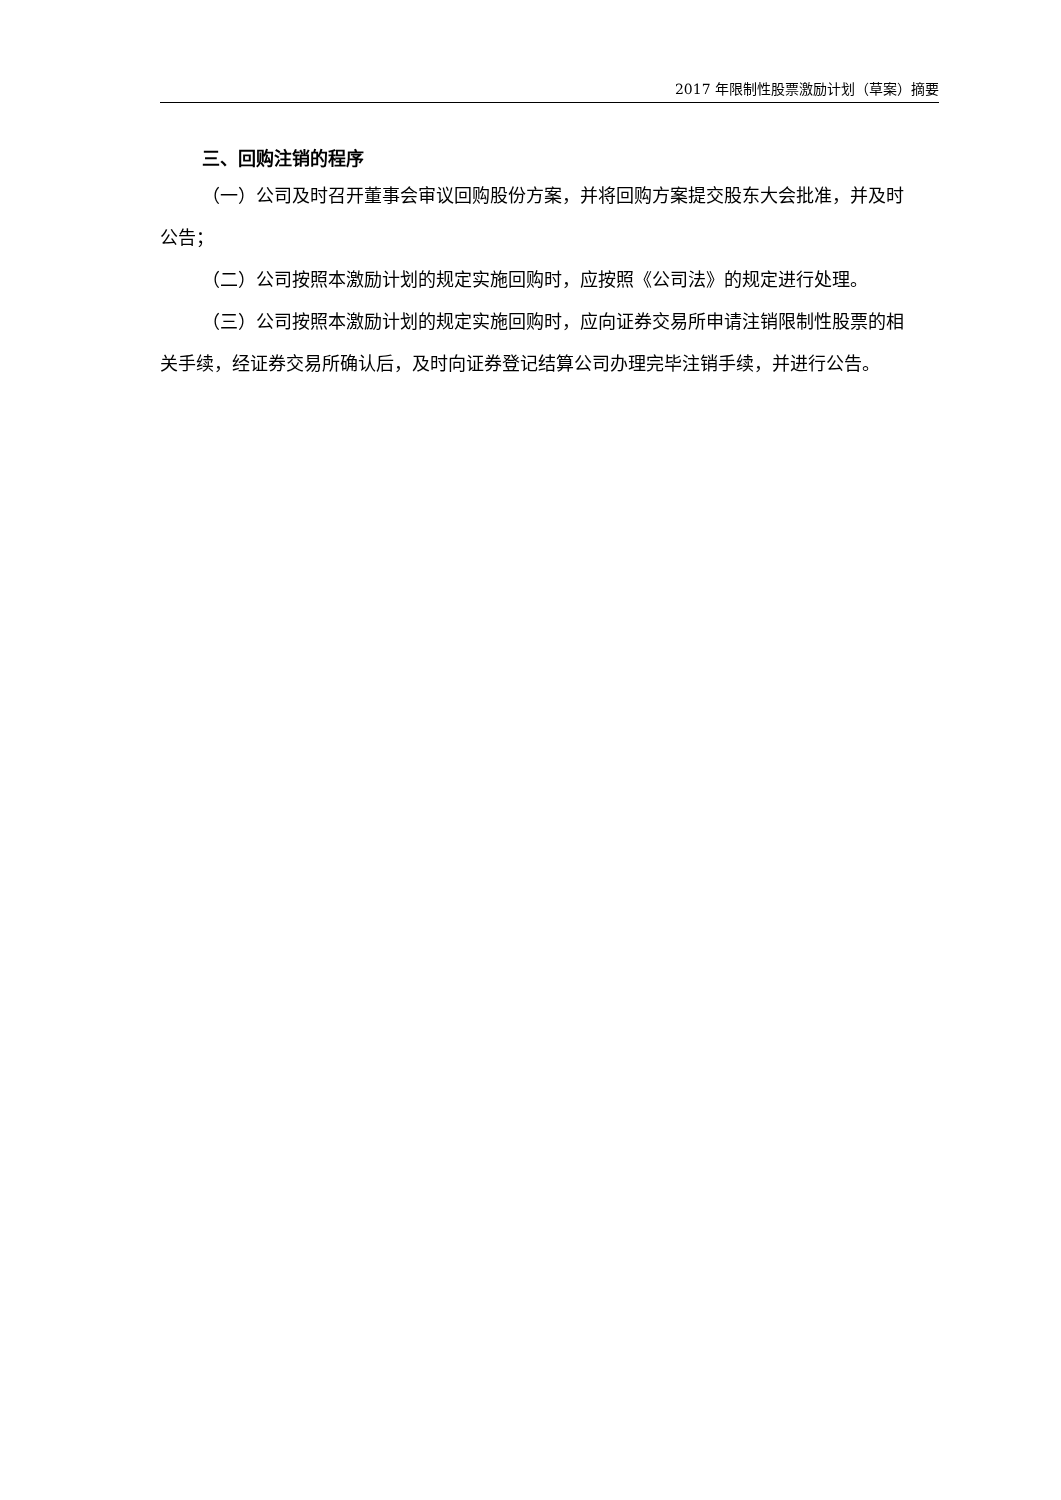2017 年限制性股票激励计划（草案）摘要
三、回购注销的程序
（一）公司及时召开董事会审议回购股份方案，并将回购方案提交股东大会批准，并及时公告；
（二）公司按照本激励计划的规定实施回购时，应按照《公司法》的规定进行处理。
（三）公司按照本激励计划的规定实施回购时，应向证券交易所申请注销限制性股票的相关手续，经证券交易所确认后，及时向证券登记结算公司办理完毕注销手续，并进行公告。